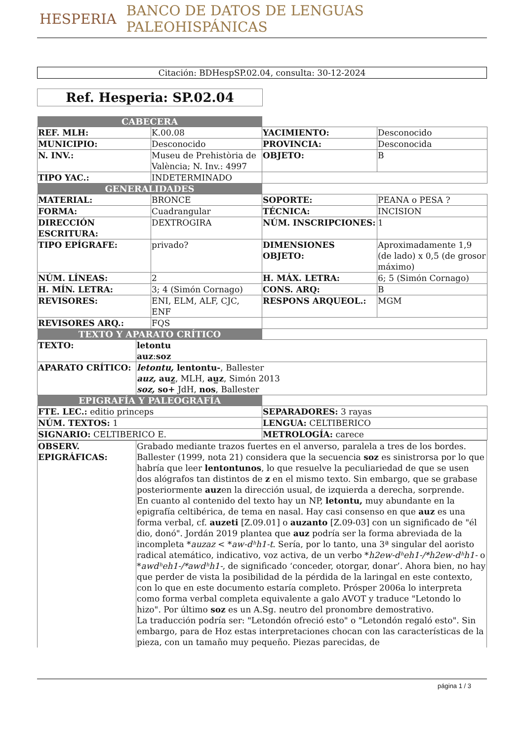HESPERIA BANCO DE DATOS DE LENGUAS PALEOHISPÁNICAS
Citación: BDHespSP.02.04, consulta: 30-12-2024
Ref. Hesperia: SP.02.04
| CABECERA | | | |
| REF. MLH: | K.00.08 | YACIMIENTO: | Desconocido |
| MUNICIPIO: | Desconocido | PROVINCIA: | Desconocida |
| N. INV.: | Museu de Prehistòria de València; N. Inv.: 4997 | OBJETO: | B |
| TIPO YAC.: | INDETERMINADO | | |
| GENERALIDADES | | | |
| MATERIAL: | BRONCE | SOPORTE: | PEANA o PESA ? |
| FORMA: | Cuadrangular | TÉCNICA: | INCISION |
| DIRECCIÓN ESCRITURA: | DEXTROGIRA | NÚM. INSCRIPCIONES: | 1 |
| TIPO EPÍGRAFE: | privado? | DIMENSIONES OBJETO: | Aproximadamente 1,9 (de lado) x 0,5 (de grosor máximo) |
| NÚM. LÍNEAS: | 2 | H. MÁX. LETRA: | 6; 5 (Simón Cornago) |
| H. MÍN. LETRA: | 3; 4 (Simón Cornago) | CONS. ARQ: | B |
| REVISORES: | ENI, ELM, ALF, CJC, ENF | RESPONS ARQUEOL.: | MGM |
| REVISORES ARQ.: | FQS | | |
| TEXTO Y APARATO CRÍTICO | | | |
| TEXTO: | letontu auz : soz |
| APARATO CRÍTICO: | letontu, lentontu- , Ballester auz, auz̲ , MLH, au̲z , Simón 2013 soz, so+ JdH, nos , Ballester |
| EPIGRAFÍA Y PALEOGRAFÍA | |
| FTE. LEC.: editio princeps | SEPARADORES: 3 rayas |
| NÚM. TEXTOS: 1 | LENGUA: CELTIBERICO |
| SIGNARIO: CELTIBERICO E. | METROLOGÍA: carece |
| OBSERV. EPIGRÁFICAS: | Grabado mediante trazos fuertes en el anverso, paralela a tres de los bordes. Ballester (1999, nota 21) considera que la secuencia soz es sinistrorsa por lo que habría que leer lentontunos , lo que resuelve la peculiariedad de que se usen dos alógrafos tan distintos de z en el mismo texto. Sin embargo, que se grabase posteriormente auz en la dirección usual, de izquierda a derecha, sorprende. En cuanto al contenido del texto hay un NP, letontu, muy abundante en la epigrafía celtibérica, de tema en nasal. Hay casi consenso en que auz es una forma verbal, cf. auzeti [Z.09.01] o auzanto [Z.09-03] con un significado de "él dio, donó". Jordán 2019 plantea que auz podría ser la forma abreviada de la incompleta * auzaz < * aw-dʰh1-t . Sería, por lo tanto, una 3ª singular del aoristo radical atemático, indicativo, voz activa, de un verbo * h2ew-dʰeh1-/*h2ew-dʰh1- o * awdʰeh1-/*awdʰh1- , de significado ‘conceder, otorgar, donar’. Ahora bien, no hay que perder de vista la posibilidad de la pérdida de la laringal en este contexto, con lo que en este documento estaría completo. Prósper 2006a lo interpreta como forma verbal completa equivalente a galo AVOT y traduce "Letondo lo hizo". Por último soz es un A.Sg. neutro del pronombre demostrativo. La traducción podría ser: "Letondón ofreció esto" o "Letondón regaló esto". Sin embargo, para de Hoz estas interpretaciones chocan con las características de la pieza, con un tamaño muy pequeño. Piezas parecidas, de |
página 1 / 3